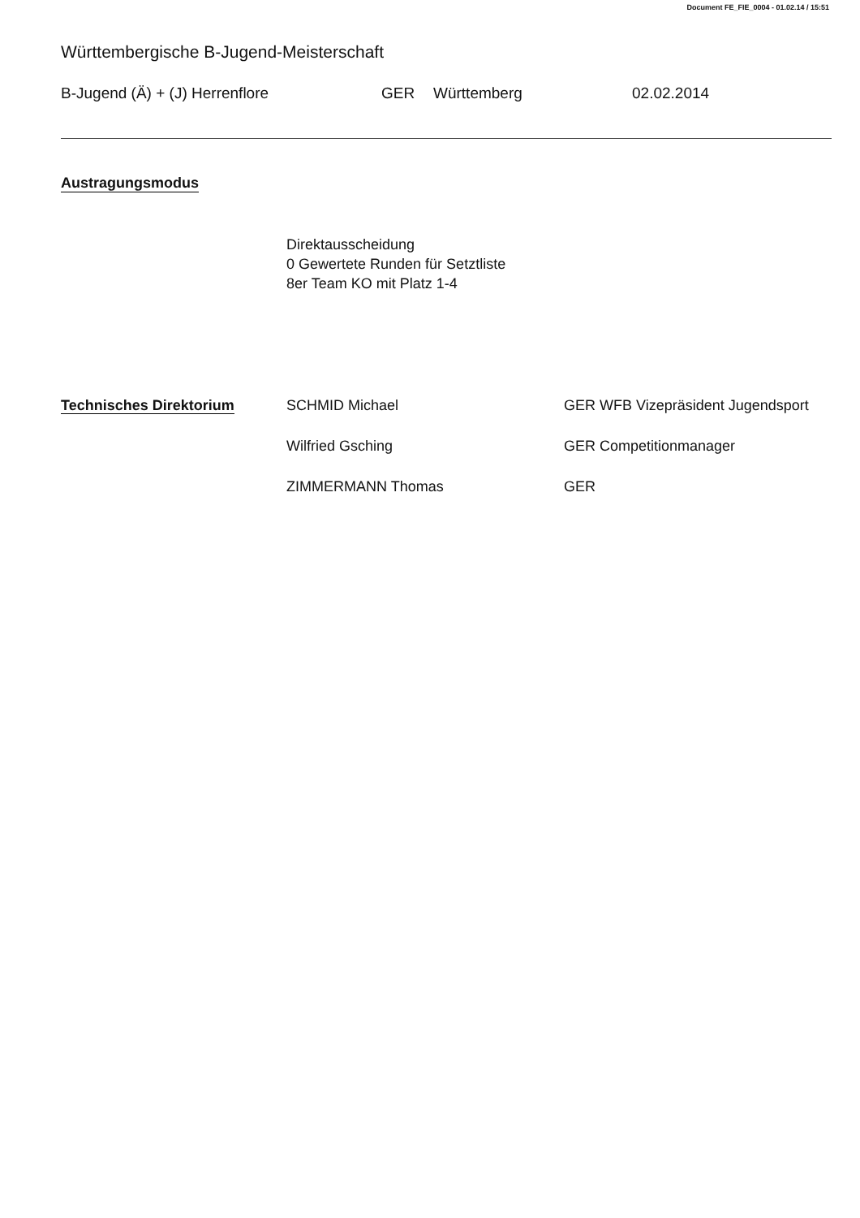Document FE_FIE_0004 - 01.02.14 / 15:51
Württembergische B-Jugend-Meisterschaft
B-Jugend (Ä) + (J) Herrenflore GER Württemberg 02.02.2014
Austragungsmodus
Direktausscheidung
0 Gewertete Runden für Setztliste
8er Team KO mit Platz 1-4
Technisches Direktorium
SCHMID Michael GER WFB Vizepräsident Jugendsport
Wilfried Gsching GER Competitionmanager
ZIMMERMANN Thomas GER